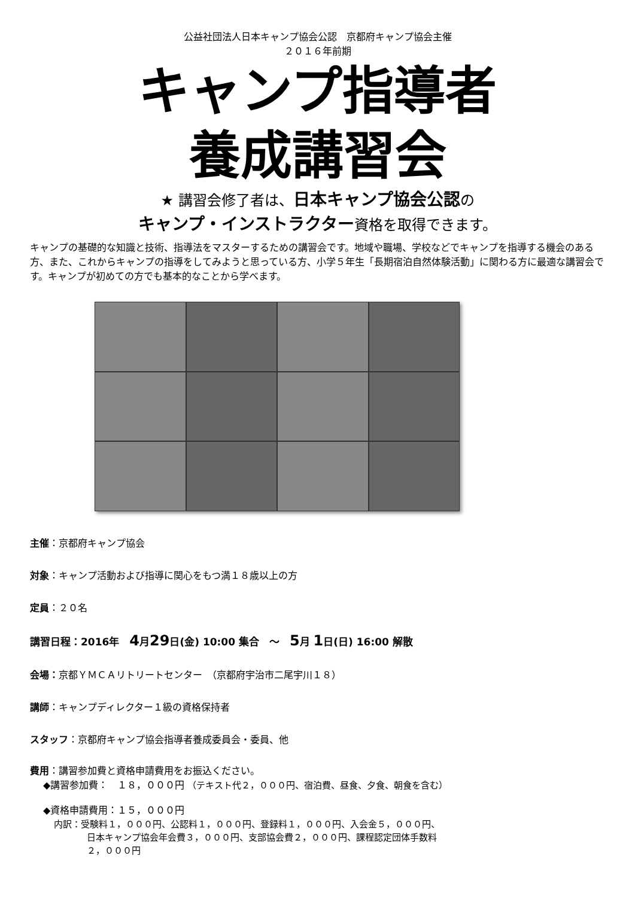公益社団法人日本キャンプ協会公認　京都府キャンプ協会主催
２０１６年前期
キャンプ指導者
養成講習会
★ 講習会修了者は、日本キャンプ協会公認の
キャンプ・インストラクター資格を取得できます。
キャンプの基礎的な知識と技術、指導法をマスターするための講習会です。地域や職場、学校などでキャンプを指導する機会のある方、また、これからキャンプの指導をしてみようと思っている方、小学５年生「長期宿泊自然体験活動」に関わる方に最適な講習会です。キャンプが初めての方でも基本的なことから学べます。
主催：京都府キャンプ協会
対象：キャンプ活動および指導に関心をもつ満１８歳以上の方
定員：２０名
講習日程：2016年　4月29日(金) 10:00 集合　～　5月 1日(日) 16:00 解散
会場：京都ＹＭＣＡリトリートセンター　（京都府宇治市二尾宇川１８）
講師：キャンプディレクター１級の資格保持者
スタッフ：京都府キャンプ協会指導者養成委員会・委員、他
費用：講習参加費と資格申請費用をお振込ください。
◆講習参加費：　１８，０００円 （テキスト代２，０００円、宿泊費、昼食、夕食、朝食を含む）
◆資格申請費用：１５，０００円
内訳：受験料１，０００円、公認料１，０００円、登録料１，０００円、入会金５，０００円、
日本キャンプ協会年会費３，０００円、支部協会費２，０００円、課程認定団体手数料
２，０００円